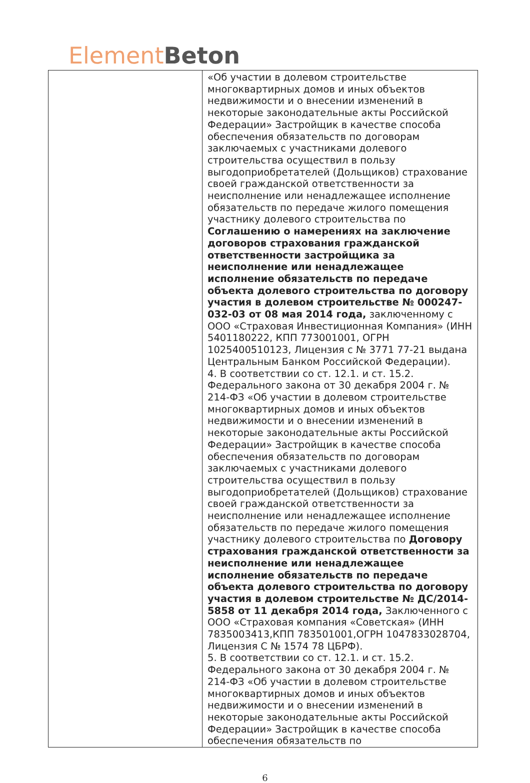Element Beton
| | «Об участии в долевом строительстве многоквартирных домов и иных объектов недвижимости и о внесении изменений в некоторые законодательные акты Российской Федерации» Застройщик в качестве способа обеспечения обязательств по договорам заключаемых с участниками долевого строительства осуществил в пользу выгодоприобретателей (Дольщиков) страхование своей гражданской ответственности за неисполнение или ненадлежащее исполнение обязательств по передаче жилого помещения участнику долевого строительства по Соглашению о намерениях на заключение договоров страхования гражданской ответственности застройщика за неисполнение или ненадлежащее исполнение обязательств по передаче объекта долевого строительства по договору участия в долевом строительстве № 000247-032-03 от 08 мая 2014 года, заключенному с ООО «Страховая Инвестиционная Компания» (ИНН 5401180222, КПП 773001001, ОГРН 1025400510123, Лицензия с № 3771 77-21 выдана Центральным Банком Российской Федерации). 4. В соответствии со ст. 12.1. и ст. 15.2. Федерального закона от 30 декабря 2004 г. № 214-ФЗ «Об участии в долевом строительстве многоквартирных домов и иных объектов недвижимости и о внесении изменений в некоторые законодательные акты Российской Федерации» Застройщик в качестве способа обеспечения обязательств по договорам заключаемых с участниками долевого строительства осуществил в пользу выгодоприобретателей (Дольщиков) страхование своей гражданской ответственности за неисполнение или ненадлежащее исполнение обязательств по передаче жилого помещения участнику долевого строительства по Договору страхования гражданской ответственности за неисполнение или ненадлежащее исполнение обязательств по передаче объекта долевого строительства по договору участия в долевом строительстве № ДС/2014-5858 от 11 декабря 2014 года, Заключенного с ООО «Страховая компания «Советская» (ИНН 7835003413,КПП 783501001,ОГРН 1047833028704, Лицензия С № 1574 78 ЦБРФ). 5. В соответствии со ст. 12.1. и ст. 15.2. Федерального закона от 30 декабря 2004 г. № 214-ФЗ «Об участии в долевом строительстве многоквартирных домов и иных объектов недвижимости и о внесении изменений в некоторые законодательные акты Российской Федерации» Застройщик в качестве способа обеспечения обязательств по |
6